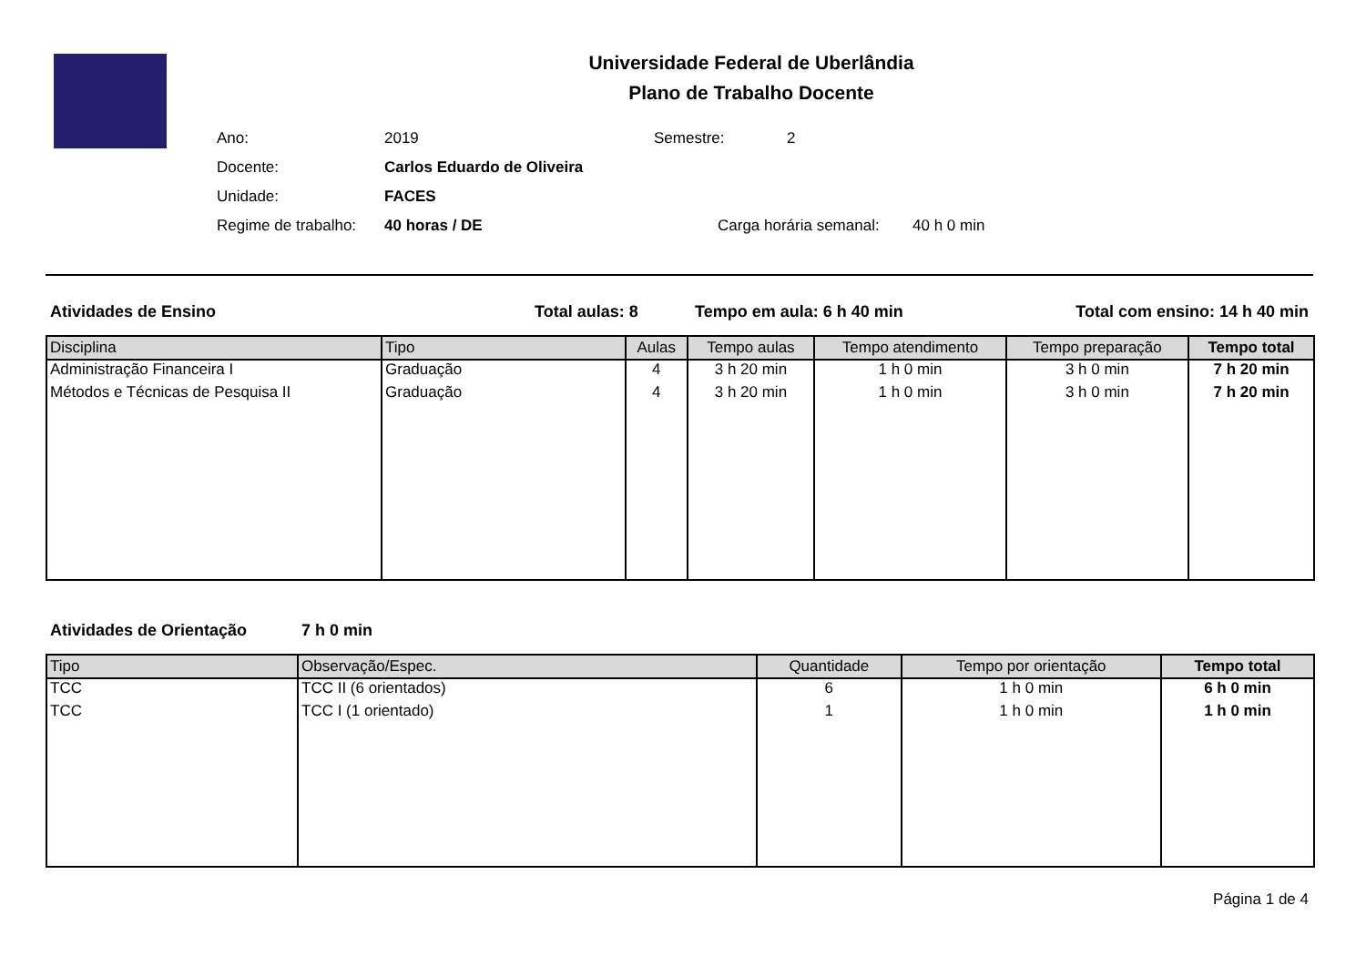Universidade Federal de Uberlândia
Plano de Trabalho Docente
Ano: 2019 Semestre: 2
Docente: Carlos Eduardo de Oliveira
Unidade: FACES
Regime de trabalho: 40 horas / DE Carga horária semanal: 40 h 0 min
Atividades de Ensino Total aulas: 8 Tempo em aula: 6 h 40 min Total com ensino: 14 h 40 min
| Disciplina | Tipo | Aulas | Tempo aulas | Tempo atendimento | Tempo preparação | Tempo total |
| --- | --- | --- | --- | --- | --- | --- |
| Administração Financeira I | Graduação | 4 | 3 h 20 min | 1 h 0 min | 3 h 0 min | 7 h 20 min |
| Métodos e Técnicas de Pesquisa II | Graduação | 4 | 3 h 20 min | 1 h 0 min | 3 h 0 min | 7 h 20 min |
Atividades de Orientação 7 h 0 min
| Tipo | Observação/Espec. | Quantidade | Tempo por orientação | Tempo total |
| --- | --- | --- | --- | --- |
| TCC | TCC II (6 orientados) | 6 | 1 h 0 min | 6 h 0 min |
| TCC | TCC I (1 orientado) | 1 | 1 h 0 min | 1 h 0 min |
Página 1 de 4